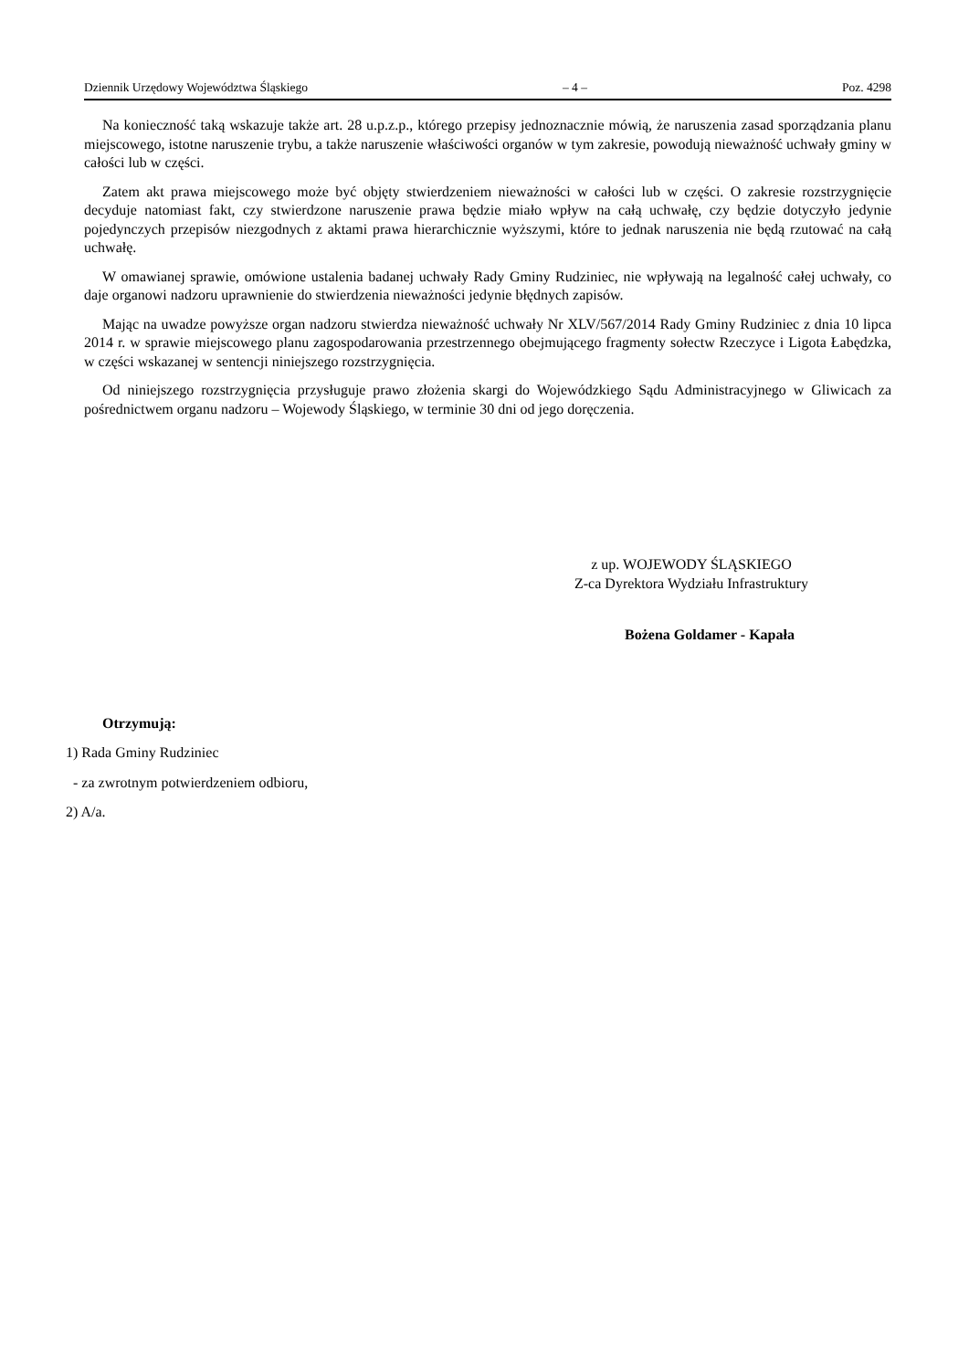Dziennik Urzędowy Województwa Śląskiego – 4 – Poz. 4298
Na konieczność taką wskazuje także art. 28 u.p.z.p., którego przepisy jednoznacznie mówią, że naruszenia zasad sporządzania planu miejscowego, istotne naruszenie trybu, a także naruszenie właściwości organów w tym zakresie, powodują nieważność uchwały gminy w całości lub w części.
Zatem akt prawa miejscowego może być objęty stwierdzeniem nieważności w całości lub w części. O zakresie rozstrzygnięcie decyduje natomiast fakt, czy stwierdzone naruszenie prawa będzie miało wpływ na całą uchwałę, czy będzie dotyczyło jedynie pojedynczych przepisów niezgodnych z aktami prawa hierarchicznie wyższymi, które to jednak naruszenia nie będą rzutować na całą uchwałę.
W omawianej sprawie, omówione ustalenia badanej uchwały Rady Gminy Rudziniec, nie wpływają na legalność całej uchwały, co daje organowi nadzoru uprawnienie do stwierdzenia nieważności jedynie błędnych zapisów.
Mając na uwadze powyższe organ nadzoru stwierdza nieważność uchwały Nr XLV/567/2014 Rady Gminy Rudziniec z dnia 10 lipca 2014 r. w sprawie miejscowego planu zagospodarowania przestrzennego obejmującego fragmenty sołectw Rzeczyce i Ligota Łabędzka, w części wskazanej w sentencji niniejszego rozstrzygnięcia.
Od niniejszego rozstrzygnięcia przysługuje prawo złożenia skargi do Wojewódzkiego Sądu Administracyjnego w Gliwicach za pośrednictwem organu nadzoru – Wojewody Śląskiego, w terminie 30 dni od jego doręczenia.
z up. WOJEWODY ŚLĄSKIEGO
Z-ca Dyrektora Wydziału Infrastruktury
Bożena Goldamer - Kapała
Otrzymują:
1) Rada Gminy Rudziniec
- za zwrotnym potwierdzeniem odbioru,
2) A/a.